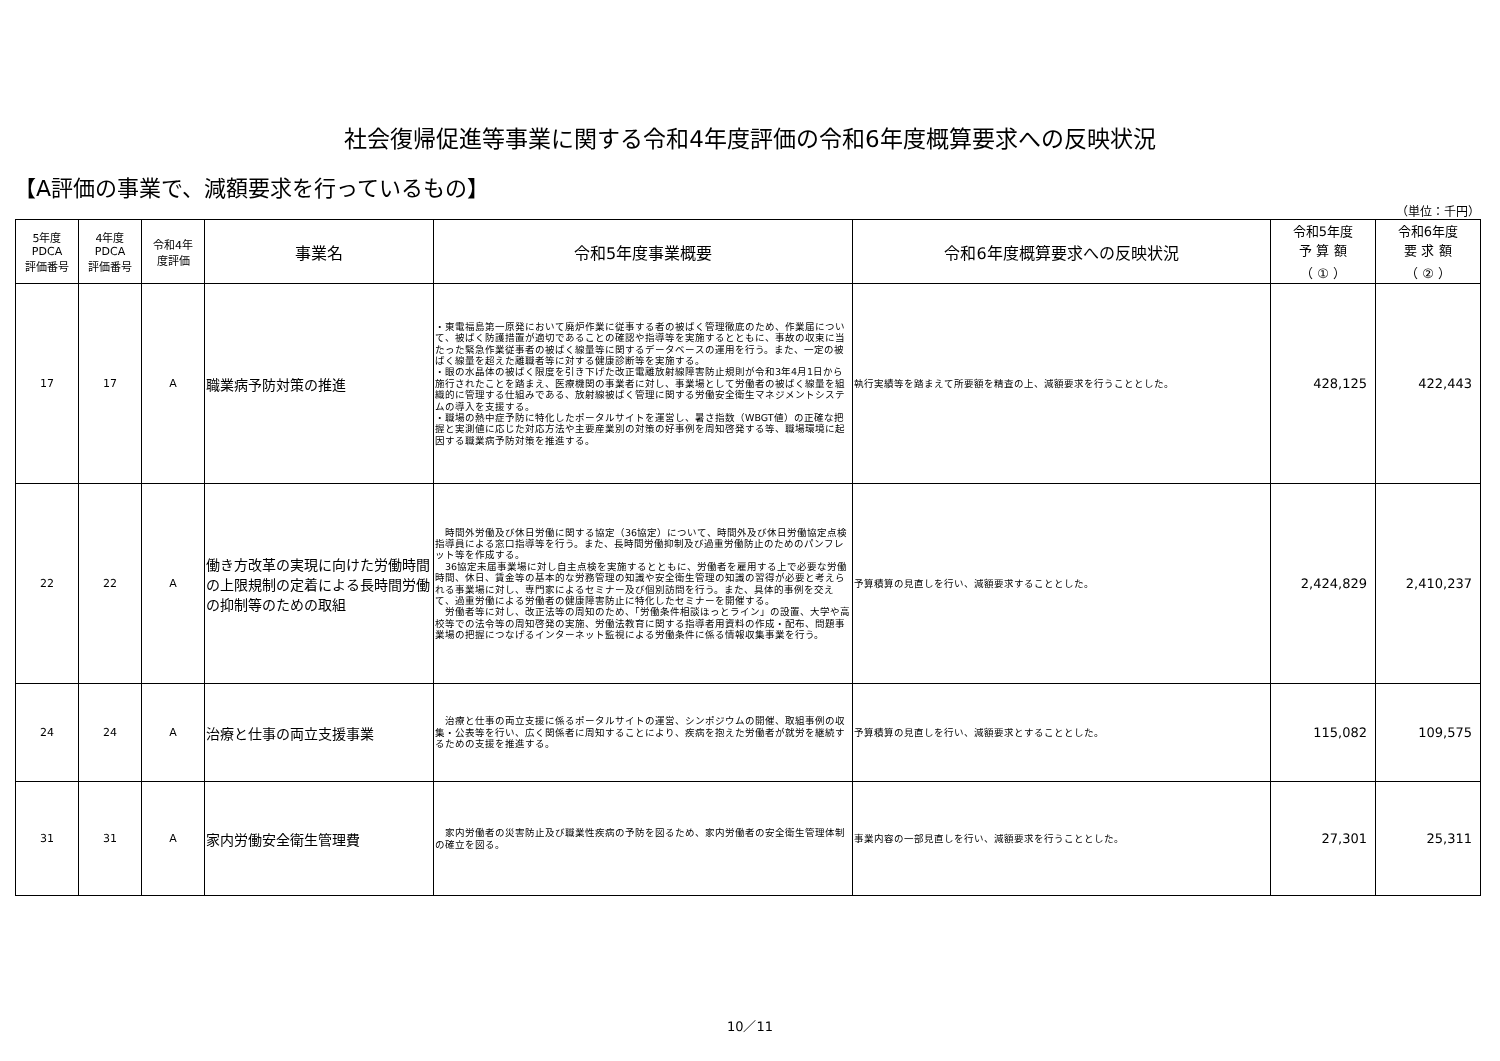社会復帰促進等事業に関する令和4年度評価の令和6年度概算要求への反映状況
【A評価の事業で、減額要求を行っているもの】
（単位：千円）
| 5年度 PDCA 評価番号 | 4年度 PDCA 評価番号 | 令和4年 度評価 | 事業名 | 令和5年度事業概要 | 令和6年度概算要求への反映状況 | 令和5年度 予 算 額 （ ① ） | 令和6年度 要 求 額 （ ② ） |
| --- | --- | --- | --- | --- | --- | --- | --- |
| 17 | 17 | A | 職業病予防対策の推進 | ・東電福島第一原発において廃炉作業に従事する者の被ばく管理徹底のため、作業届について、被ばく防護措置が適切であることの確認や指導等を実施するとともに、事故の収束に当たった緊急作業従事者の被ばく線量等に関するデータベースの運用を行う。また、一定の被ばく線量を超えた離職者等に対する健康診断等を実施する。 ・眼の水晶体の被ばく限度を引き下げた改正電離放射線障害防止規則が令和3年4月1日から施行されたことを踏まえ、医療機関の事業者に対し、事業場として労働者の被ばく線量を組織的に管理する仕組みである、放射線被ばく管理に関する労働安全衛生マネジメントシステムの導入を支援する。 ・職場の熱中症予防に特化したポータルサイトを運営し、暑さ指数（WBGT値）の正確な把握と実測値に応じた対応方法や主要産業別の対策の好事例を周知啓発する等、職場環境に起因する職業病予防対策を推進する。 | 執行実績等を踏まえて所要額を精査の上、減額要求を行うこととした。 | 428,125 | 422,443 |
| 22 | 22 | A | 働き方改革の実現に向けた労働時間の上限規制の定着による長時間労働の抑制等のための取組 | 時間外労働及び休日労働に関する協定（36協定）について、時間外及び休日労働協定点検指導員による窓口指導等を行う。また、長時間労働抑制及び過重労働防止のためのパンフレット等を作成する。 36協定未届事業場に対し自主点検を実施するとともに、労働者を雇用する上で必要な労働時間、休日、賃金等の基本的な労務管理の知識や安全衛生管理の知識の習得が必要と考えられる事業場に対し、専門家によるセミナー及び個別訪問を行う。また、具体的事例を交えて、過重労働による労働者の健康障害防止に特化したセミナーを開催する。 労働者等に対し、改正法等の周知のため、「労働条件相談ほっとライン」の設置、大学や高校等での法令等の周知啓発の実施、労働法教育に関する指導者用資料の作成・配布、問題事業場の把握につなげるインターネット監視による労働条件に係る情報収集事業を行う。 | 予算積算の見直しを行い、減額要求することとした。 | 2,424,829 | 2,410,237 |
| 24 | 24 | A | 治療と仕事の両立支援事業 | 治療と仕事の両立支援に係るポータルサイトの運営、シンポジウムの開催、取組事例の収集・公表等を行い、広く関係者に周知することにより、疾病を抱えた労働者が就労を継続するための支援を推進する。 | 予算積算の見直しを行い、減額要求とすることとした。 | 115,082 | 109,575 |
| 31 | 31 | A | 家内労働安全衛生管理費 | 家内労働者の災害防止及び職業性疾病の予防を図るため、家内労働者の安全衛生管理体制の確立を図る。 | 事業内容の一部見直しを行い、減額要求を行うこととした。 | 27,301 | 25,311 |
10／11